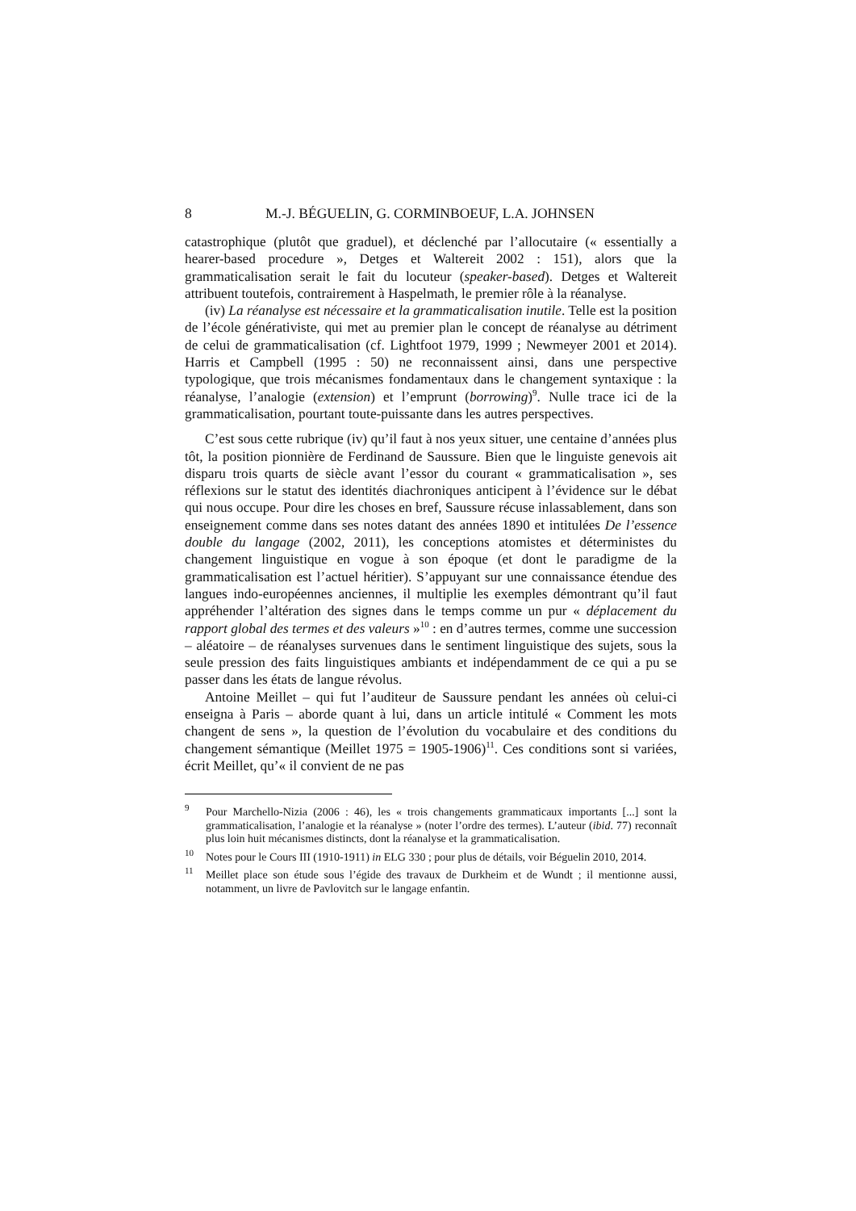8 M.-J. BÉGUELIN, G. CORMINBOEUF, L.A. JOHNSEN
catastrophique (plutôt que graduel), et déclenché par l’allocutaire (« essen­tially a hearer-based procedure », Detges et Waltereit 2002 : 151), alors que la grammaticalisation serait le fait du locuteur (speaker-based). Detges et Waltereit attribuent toutefois, contrairement à Haspelmath, le premier rôle à la réanalyse.
(iv) La réanalyse est nécessaire et la grammaticalisation inutile. Telle est la position de l’école générativiste, qui met au premier plan le concept de réanalyse au détriment de celui de grammaticalisation (cf. Lightfoot 1979, 1999 ; Newmeyer 2001 et 2014). Harris et Campbell (1995 : 50) ne recon­naissent ainsi, dans une perspective typologique, que trois mécanismes fondamentaux dans le changement syntaxique : la réanalyse, l’analogie (ex­tension) et l’emprunt (borrowing)<sup>9</sup>. Nulle trace ici de la grammaticalisation, pourtant toute-puissante dans les autres perspectives.
C’est sous cette rubrique (iv) qu’il faut à nos yeux situer, une centaine d’années plus tôt, la position pionnière de Ferdinand de Saussure. Bien que le linguiste genevois ait disparu trois quarts de siècle avant l’essor du courant « grammaticalisation », ses réflexions sur le statut des identités diachroniques anticipent à l’évidence sur le débat qui nous occupe. Pour dire les choses en bref, Saussure récuse inlassablement, dans son enseignement comme dans ses notes datant des années 1890 et intitulées De l’essence double du langage (2002, 2011), les conceptions atomistes et déterministes du changement linguistique en vogue à son époque (et dont le paradigme de la grammaticalisation est l’actuel héritier). S’appuyant sur une connaissance étendue des langues indo-européennes anciennes, il multiplie les exemples démontrant qu’il faut appréhender l’altération des signes dans le temps comme un pur « déplacement du rapport global des termes et des valeurs »<sup>10</sup> : en d’autres termes, comme une succession – aléatoire – de ré­analyses survenues dans le sentiment linguistique des sujets, sous la seule pression des faits linguistiques ambiants et indépendamment de ce qui a pu se passer dans les états de langue révolus.
Antoine Meillet – qui fut l’auditeur de Saussure pendant les années où celui-ci enseigna à Paris – aborde quant à lui, dans un article intitulé « Com­ment les mots changent de sens », la question de l’évolution du vocabulaire et des conditions du changement sémantique (Meillet 1975 = 1905-1906)<sup>11</sup>. Ces conditions sont si variées, écrit Meillet, qu’« il convient de ne pas
<sup>9</sup> Pour Marchello-Nizia (2006 : 46), les « trois changements grammaticaux importants [...] sont la grammaticalisation, l’analogie et la réanalyse » (noter l’ordre des termes). L’auteur (ibid. 77) reconnaît plus loin huit mécanismes distincts, dont la réanalyse et la gramma­ticalisation.
<sup>10</sup> Notes pour le Cours III (1910-1911) in ELG 330 ; pour plus de détails, voir Béguelin 2010, 2014.
<sup>11</sup> Meillet place son étude sous l’égide des travaux de Durkheim et de Wundt ; il mentionne aussi, notamment, un livre de Pavlovitch sur le langage enfantin.